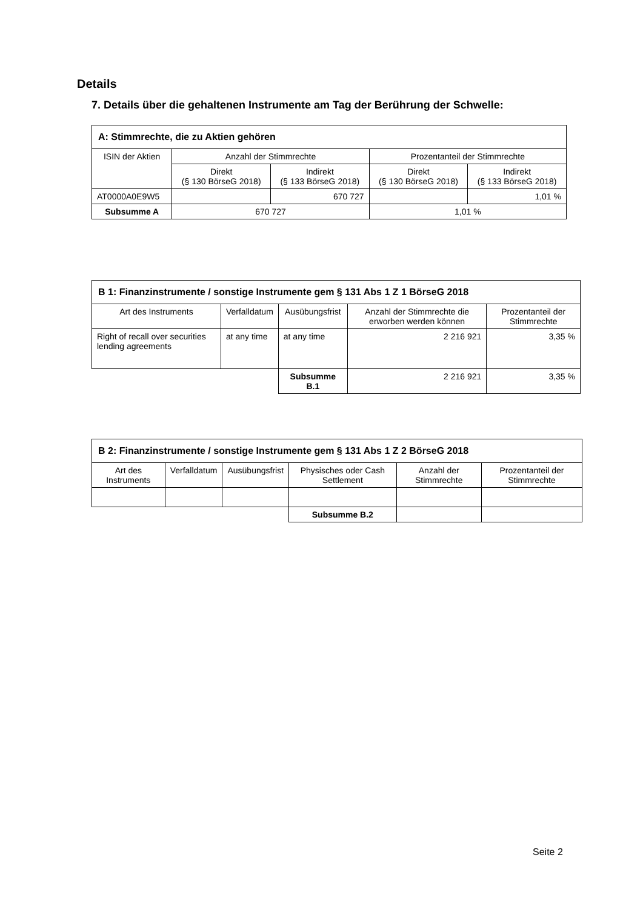Details
7. Details über die gehaltenen Instrumente am Tag der Berührung der Schwelle:
| A: Stimmrechte, die zu Aktien gehören | | | | |
| ISIN der Aktien | Anzahl der Stimmrechte | | Prozentanteil der Stimmrechte | |
| | Direkt (§ 130 BörseG 2018) | Indirekt (§ 133 BörseG 2018) | Direkt (§ 130 BörseG 2018) | Indirekt (§ 133 BörseG 2018) |
| AT0000A0E9W5 | | 670 727 | | 1,01 % |
| Subsumme A | 670 727 | | 1,01 % | |
| B 1: Finanzinstrumente / sonstige Instrumente gem § 131 Abs 1 Z 1 BörseG 2018 | | | | |
| Art des Instruments | Verfalldatum | Ausübungsfrist | Anzahl der Stimmrechte die erworben werden können | Prozentanteil der Stimmrechte |
| Right of recall over securities lending agreements | at any time | at any time | 2 216 921 | 3,35 % |
| | | Subsumme B.1 | 2 216 921 | 3,35 % |
| B 2: Finanzinstrumente / sonstige Instrumente gem § 131 Abs 1 Z 2 BörseG 2018 | | | | | |
| Art des Instruments | Verfalldatum | Ausübungsfrist | Physisches oder Cash Settlement | Anzahl der Stimmrechte | Prozentanteil der Stimmrechte |
| | | | Subsumme B.2 | | |
Seite 2